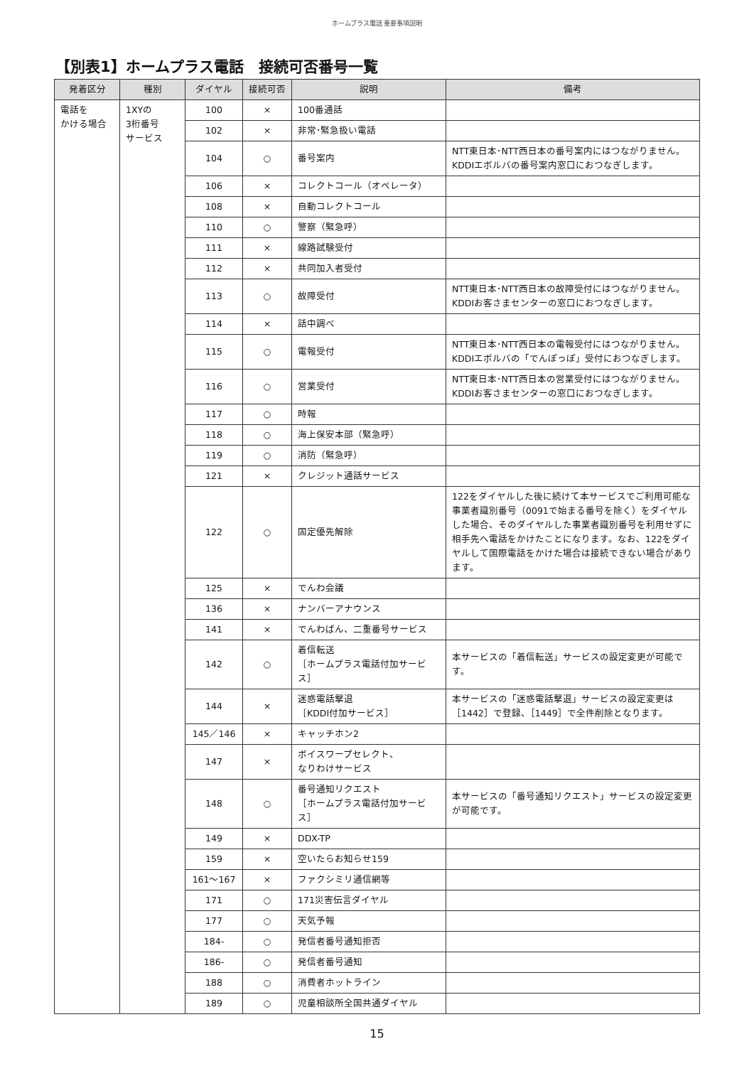ホームプラス電話 重要事項説明
【別表1】ホームプラス電話　接続可否番号一覧
| 発着区分 | 種別 | ダイヤル | 接続可否 | 説明 | 備考 |
| --- | --- | --- | --- | --- | --- |
| 電話を かける場合 | 1XYの 3桁番号 サービス | 100 | × | 100番通話 | |
| | | 102 | × | 非常･緊急扱い電話 | |
| | | 104 | ○ | 番号案内 | NTT東日本･NTT西日本の番号案内にはつながりません。KDDIエボルバの番号案内窓口におつなぎします。 |
| | | 106 | × | コレクトコール（オペレータ） | |
| | | 108 | × | 自動コレクトコール | |
| | | 110 | ○ | 警察（緊急呼） | |
| | | 111 | × | 線路試験受付 | |
| | | 112 | × | 共同加入者受付 | |
| | | 113 | ○ | 故障受付 | NTT東日本･NTT西日本の故障受付にはつながりません。KDDIお客さまセンターの窓口におつなぎします。 |
| | | 114 | × | 話中調べ | |
| | | 115 | ○ | 電報受付 | NTT東日本･NTT西日本の電報受付にはつながりません。KDDIエボルバの「でんぽっぽ」受付におつなぎします。 |
| | | 116 | ○ | 営業受付 | NTT東日本･NTT西日本の営業受付にはつながりません。KDDIお客さまセンターの窓口におつなぎします。 |
| | | 117 | ○ | 時報 | |
| | | 118 | ○ | 海上保安本部（緊急呼） | |
| | | 119 | ○ | 消防（緊急呼） | |
| | | 121 | × | クレジット通話サービス | |
| | | 122 | ○ | 固定優先解除 | 122をダイヤルした後に続けて本サービスでご利用可能な事業者識別番号（0091で始まる番号を除く）をダイヤルした場合、そのダイヤルした事業者識別番号を利用せずに相手先へ電話をかけたことになります。なお、122をダイヤルして国際電話をかけた場合は接続できない場合があります。 |
| | | 125 | × | でんわ会議 | |
| | | 136 | × | ナンバーアナウンス | |
| | | 141 | × | でんわばん、二重番号サービス | |
| | | 142 | ○ | 着信転送 ［ホームプラス電話付加サービス］ | 本サービスの「着信転送」サービスの設定変更が可能です。 |
| | | 144 | × | 迷惑電話撃退 ［KDDI付加サービス］ | 本サービスの「迷惑電話撃退」サービスの設定変更は［1442］で登録、［1449］で全件削除となります。 |
| | | 145／146 | × | キャッチホン2 | |
| | | 147 | × | ボイスワープセレクト、 なりわけサービス | |
| | | 148 | ○ | 番号通知リクエスト ［ホームプラス電話付加サービス］ | 本サービスの「番号通知リクエスト」サービスの設定変更が可能です。 |
| | | 149 | × | DDX-TP | |
| | | 159 | × | 空いたらお知らせ159 | |
| | | 161～167 | × | ファクシミリ通信網等 | |
| | | 171 | ○ | 171災害伝言ダイヤル | |
| | | 177 | ○ | 天気予報 | |
| | | 184- | ○ | 発信者番号通知拒否 | |
| | | 186- | ○ | 発信者番号通知 | |
| | | 188 | ○ | 消費者ホットライン | |
| | | 189 | ○ | 児童相談所全国共通ダイヤル | |
15